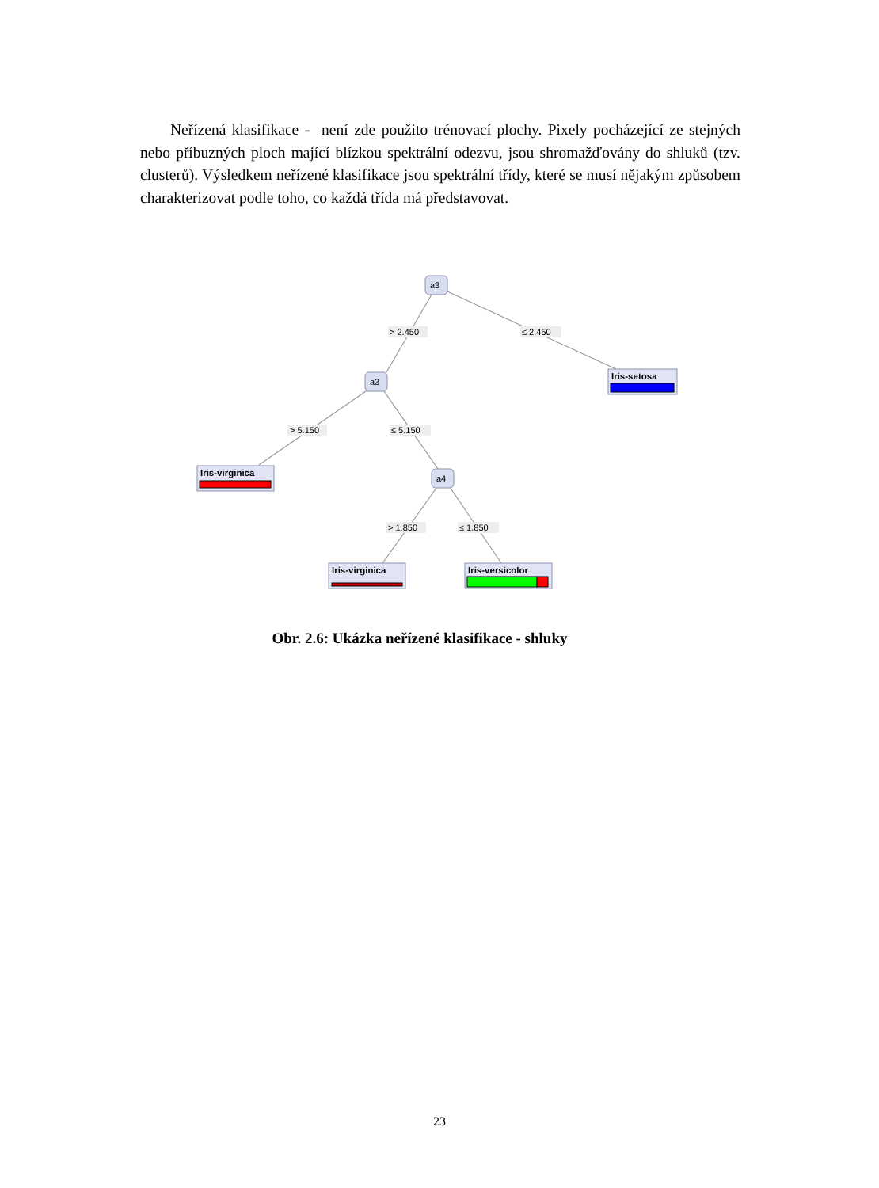Neřízená klasifikace - není zde použito trénovací plochy. Pixely pocházející ze stejných nebo příbuzných ploch mající blízkou spektrální odezvu, jsou shromažďovány do shluků (tzv. clusterů). Výsledkem neřízené klasifikace jsou spektrální třídy, které se musí nějakým způsobem charakterizovat podle toho, co každá třída má představovat.
> 2.450
≤ 2.450
> 5.150
≤ 5.150
> 1.850
≤ 1.850
a3
a3
a4
Iris-setosa
Iris-virginica
Iris-virginica
Iris-versicolor
Obr. 2.6: Ukázka neřízené klasifikace - shluky
23